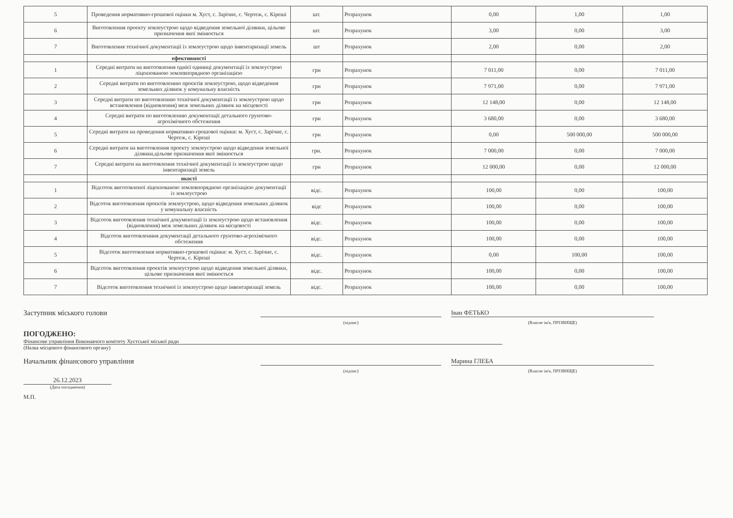| 5 | Проведення нормативно-грошової оцінки м. Хуст, с. Зарічне, с. Чертеж, с. Кіреші | шт. | Розрахунок | 0,00 | 1,00 | 1,00 |
| 6 | Виготовлення проекту землеустрою щодо відведення земельної ділянки, цільове призначення якої змінюється | шт. | Розрахунок | 3,00 | 0,00 | 3,00 |
| 7 | Виготовлення технічної документації із землеустрою щодо інвентаризації земель | шт | Розрахунок | 2,00 | 0,00 | 2,00 |
| | ефективності | | | | | |
| 1 | Середні витрати на виготовлення однієї одиниці документації із землеустрою ліцензованою землевпорядною організацією | грн | Розрахунок | 7 011,00 | 0,00 | 7 011,00 |
| 2 | Середні витрати по виготовленню проєктів землеустрою, щодо відведення земельних ділянок у комунальну власність | грн | Розрахунок | 7 971,00 | 0,00 | 7 971,00 |
| 3 | Середні витрати по виготовленню технічної документації із землеустрою щодо встановлення (відновлення) меж земельних ділянок на місцевості | грн | Розрахунок | 12 148,00 | 0,00 | 12 148,00 |
| 4 | Середні витрати по виготовленню документації детального грунтово-агрохімічного обстеження | грн | Розрахунок | 3 680,00 | 0,00 | 3 680,00 |
| 5 | Середні витрати на проведення нормативно-грошової оцінки: м. Хуст, с. Зарічне, с. Чертеж, с. Кіреші | грн | Розрахунок | 0,00 | 500 000,00 | 500 000,00 |
| 6 | Середні витрати на виготовлення проекту землеустрою щодо відведення земельної ділянки,цільове призначення якої змінюється | грн. | Розрахунок | 7 000,00 | 0,00 | 7 000,00 |
| 7 | Середні витрати на виготовлення технічної документації із землеустрою щодо інвентаризації земель | грн | Розрахунок | 12 000,00 | 0,00 | 12 000,00 |
| | якості | | | | | |
| 1 | Відсоток виготовленої ліцензованою землевпорядною організацією документації із землеустрою | відс. | Розрахунок | 100,00 | 0,00 | 100,00 |
| 2 | Відсоток виготовлення проєктів землеустрою, щодо відведення земельних ділянок у комунальну власність | відс | Розрахунок | 100,00 | 0,00 | 100,00 |
| 3 | Відсоток виготовлення технічної документації із землеустрою щодо встановлення (відновлення) меж земельних ділянок на місцевості | відс. | Розрахунок | 100,00 | 0,00 | 100,00 |
| 4 | Відсоток виготовленння документації детального грунтово-агрохімічного обстеження | відс. | Розрахунок | 100,00 | 0,00 | 100,00 |
| 5 | Відсоток виготовлення нормативно-грошової оцінки: м. Хуст, с. Зарічне, с. Чертеж, с. Кіреші | відс. | Розрахунок | 0,00 | 100,00 | 100,00 |
| 6 | Відсоток виготовлення проєктів землеустрою щодо відведення земельної ділянки, цільове призначення якої змінюється | відс. | Розрахунок | 100,00 | 0,00 | 100,00 |
| 7 | Відсоток виготовлення технічної із землеустрою щодо інвентаризації земель | відс. | Розрахунок | 100,00 | 0,00 | 100,00 |
Заступник міського голови
Іван ФЕТЬКО
(підпис)
(Власне ім'я, ПРІЗВИЩЕ)
ПОГОДЖЕНО:
Фінансове управління Виконавчого комітету Хустської міської ради
(Назва місцевого фінансового органу)
Начальник фінансового управління
Марина ГЛЕБА
(підпис)
(Власне ім'я, ПРІЗВИЩЕ)
26.12.2023
(Дата погодження)
М.П.